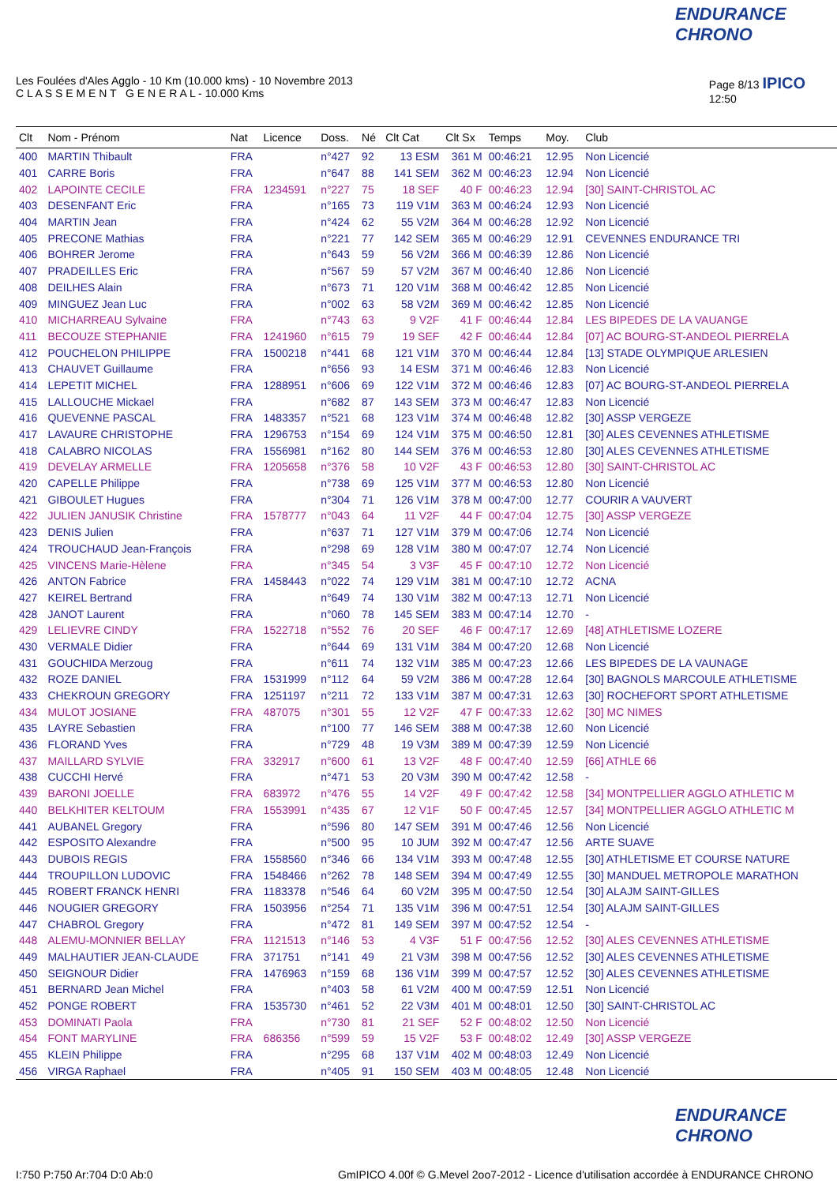ENDURANCE CHRONO
Les Foulées d'Ales Agglo - 10 Km (10.000 kms) - 10 Novembre 2013
C L A S S E M E N T G E N E R A L - 10.000 Kms
Page 8/13 IPICO
12:50
| Clt | Nom - Prénom | Nat | Licence | Doss. | Né | Clt Cat | Clt Sx | Temps | Moy. | Club |
| --- | --- | --- | --- | --- | --- | --- | --- | --- | --- | --- |
| 400 | MARTIN Thibault | FRA | | n°427 | 92 | 13 ESM | 361 M | 00:46:21 | 12.95 | Non Licencié |
| 401 | CARRE Boris | FRA | | n°647 | 88 | 141 SEM | 362 M | 00:46:23 | 12.94 | Non Licencié |
| 402 | LAPOINTE CECILE | FRA | 1234591 | n°227 | 75 | 18 SEF | 40 F | 00:46:23 | 12.94 | [30] SAINT-CHRISTOL AC |
| 403 | DESENFANT Eric | FRA | | n°165 | 73 | 119 V1M | 363 M | 00:46:24 | 12.93 | Non Licencié |
| 404 | MARTIN Jean | FRA | | n°424 | 62 | 55 V2M | 364 M | 00:46:28 | 12.92 | Non Licencié |
| 405 | PRECONE Mathias | FRA | | n°221 | 77 | 142 SEM | 365 M | 00:46:29 | 12.91 | CEVENNES ENDURANCE TRI |
| 406 | BOHRER Jerome | FRA | | n°643 | 59 | 56 V2M | 366 M | 00:46:39 | 12.86 | Non Licencié |
| 407 | PRADEILLES Eric | FRA | | n°567 | 59 | 57 V2M | 367 M | 00:46:40 | 12.86 | Non Licencié |
| 408 | DEILHES Alain | FRA | | n°673 | 71 | 120 V1M | 368 M | 00:46:42 | 12.85 | Non Licencié |
| 409 | MINGUEZ Jean Luc | FRA | | n°002 | 63 | 58 V2M | 369 M | 00:46:42 | 12.85 | Non Licencié |
| 410 | MICHARREAU Sylvaine | FRA | | n°743 | 63 | 9 V2F | 41 F | 00:46:44 | 12.84 | LES BIPEDES DE LA VAUANGE |
| 411 | BECOUZE STEPHANIE | FRA | 1241960 | n°615 | 79 | 19 SEF | 42 F | 00:46:44 | 12.84 | [07] AC BOURG-ST-ANDEOL PIERRELA |
| 412 | POUCHELON PHILIPPE | FRA | 1500218 | n°441 | 68 | 121 V1M | 370 M | 00:46:44 | 12.84 | [13] STADE OLYMPIQUE ARLESIEN |
| 413 | CHAUVET Guillaume | FRA | | n°656 | 93 | 14 ESM | 371 M | 00:46:46 | 12.83 | Non Licencié |
| 414 | LEPETIT MICHEL | FRA | 1288951 | n°606 | 69 | 122 V1M | 372 M | 00:46:46 | 12.83 | [07] AC BOURG-ST-ANDEOL PIERRELA |
| 415 | LALLOUCHE Mickael | FRA | | n°682 | 87 | 143 SEM | 373 M | 00:46:47 | 12.83 | Non Licencié |
| 416 | QUEVENNE PASCAL | FRA | 1483357 | n°521 | 68 | 123 V1M | 374 M | 00:46:48 | 12.82 | [30] ASSP VERGEZE |
| 417 | LAVAURE CHRISTOPHE | FRA | 1296753 | n°154 | 69 | 124 V1M | 375 M | 00:46:50 | 12.81 | [30] ALES CEVENNES ATHLETISME |
| 418 | CALABRO NICOLAS | FRA | 1556981 | n°162 | 80 | 144 SEM | 376 M | 00:46:53 | 12.80 | [30] ALES CEVENNES ATHLETISME |
| 419 | DEVELAY ARMELLE | FRA | 1205658 | n°376 | 58 | 10 V2F | 43 F | 00:46:53 | 12.80 | [30] SAINT-CHRISTOL AC |
| 420 | CAPELLE Philippe | FRA | | n°738 | 69 | 125 V1M | 377 M | 00:46:53 | 12.80 | Non Licencié |
| 421 | GIBOULET Hugues | FRA | | n°304 | 71 | 126 V1M | 378 M | 00:47:00 | 12.77 | COURIR A VAUVERT |
| 422 | JULIEN JANUSIK Christine | FRA | 1578777 | n°043 | 64 | 11 V2F | 44 F | 00:47:04 | 12.75 | [30] ASSP VERGEZE |
| 423 | DENIS Julien | FRA | | n°637 | 71 | 127 V1M | 379 M | 00:47:06 | 12.74 | Non Licencié |
| 424 | TROUCHAUD Jean-François | FRA | | n°298 | 69 | 128 V1M | 380 M | 00:47:07 | 12.74 | Non Licencié |
| 425 | VINCENS Marie-Hèlene | FRA | | n°345 | 54 | 3 V3F | 45 F | 00:47:10 | 12.72 | Non Licencié |
| 426 | ANTON Fabrice | FRA | 1458443 | n°022 | 74 | 129 V1M | 381 M | 00:47:10 | 12.72 | ACNA |
| 427 | KEIREL Bertrand | FRA | | n°649 | 74 | 130 V1M | 382 M | 00:47:13 | 12.71 | Non Licencié |
| 428 | JANOT Laurent | FRA | | n°060 | 78 | 145 SEM | 383 M | 00:47:14 | 12.70 | - |
| 429 | LELIEVRE CINDY | FRA | 1522718 | n°552 | 76 | 20 SEF | 46 F | 00:47:17 | 12.69 | [48] ATHLETISME LOZERE |
| 430 | VERMALE Didier | FRA | | n°644 | 69 | 131 V1M | 384 M | 00:47:20 | 12.68 | Non Licencié |
| 431 | GOUCHIDA Merzoug | FRA | | n°611 | 74 | 132 V1M | 385 M | 00:47:23 | 12.66 | LES BIPEDES DE LA VAUNAGE |
| 432 | ROZE DANIEL | FRA | 1531999 | n°112 | 64 | 59 V2M | 386 M | 00:47:28 | 12.64 | [30] BAGNOLS MARCOULE ATHLETISME |
| 433 | CHEKROUN GREGORY | FRA | 1251197 | n°211 | 72 | 133 V1M | 387 M | 00:47:31 | 12.63 | [30] ROCHEFORT SPORT ATHLETISME |
| 434 | MULOT JOSIANE | FRA | 487075 | n°301 | 55 | 12 V2F | 47 F | 00:47:33 | 12.62 | [30] MC NIMES |
| 435 | LAYRE Sebastien | FRA | | n°100 | 77 | 146 SEM | 388 M | 00:47:38 | 12.60 | Non Licencié |
| 436 | FLORAND Yves | FRA | | n°729 | 48 | 19 V3M | 389 M | 00:47:39 | 12.59 | Non Licencié |
| 437 | MAILLARD SYLVIE | FRA | 332917 | n°600 | 61 | 13 V2F | 48 F | 00:47:40 | 12.59 | [66] ATHLE 66 |
| 438 | CUCCHI Hervé | FRA | | n°471 | 53 | 20 V3M | 390 M | 00:47:42 | 12.58 | - |
| 439 | BARONI JOELLE | FRA | 683972 | n°476 | 55 | 14 V2F | 49 F | 00:47:42 | 12.58 | [34] MONTPELLIER AGGLO ATHLETIC M |
| 440 | BELKHITER KELTOUM | FRA | 1553991 | n°435 | 67 | 12 V1F | 50 F | 00:47:45 | 12.57 | [34] MONTPELLIER AGGLO ATHLETIC M |
| 441 | AUBANEL Gregory | FRA | | n°596 | 80 | 147 SEM | 391 M | 00:47:46 | 12.56 | Non Licencié |
| 442 | ESPOSITO Alexandre | FRA | | n°500 | 95 | 10 JUM | 392 M | 00:47:47 | 12.56 | ARTE SUAVE |
| 443 | DUBOIS REGIS | FRA | 1558560 | n°346 | 66 | 134 V1M | 393 M | 00:47:48 | 12.55 | [30] ATHLETISME ET COURSE NATURE |
| 444 | TROUPILLON LUDOVIC | FRA | 1548466 | n°262 | 78 | 148 SEM | 394 M | 00:47:49 | 12.55 | [30] MANDUEL METROPOLE MARATHON |
| 445 | ROBERT FRANCK HENRI | FRA | 1183378 | n°546 | 64 | 60 V2M | 395 M | 00:47:50 | 12.54 | [30] ALAJM SAINT-GILLES |
| 446 | NOUGIER GREGORY | FRA | 1503956 | n°254 | 71 | 135 V1M | 396 M | 00:47:51 | 12.54 | [30] ALAJM SAINT-GILLES |
| 447 | CHABROL Gregory | FRA | | n°472 | 81 | 149 SEM | 397 M | 00:47:52 | 12.54 | - |
| 448 | ALEMU-MONNIER BELLAY | FRA | 1121513 | n°146 | 53 | 4 V3F | 51 F | 00:47:56 | 12.52 | [30] ALES CEVENNES ATHLETISME |
| 449 | MALHAUTIER JEAN-CLAUDE | FRA | 371751 | n°141 | 49 | 21 V3M | 398 M | 00:47:56 | 12.52 | [30] ALES CEVENNES ATHLETISME |
| 450 | SEIGNOUR Didier | FRA | 1476963 | n°159 | 68 | 136 V1M | 399 M | 00:47:57 | 12.52 | [30] ALES CEVENNES ATHLETISME |
| 451 | BERNARD Jean Michel | FRA | | n°403 | 58 | 61 V2M | 400 M | 00:47:59 | 12.51 | Non Licencié |
| 452 | PONGE ROBERT | FRA | 1535730 | n°461 | 52 | 22 V3M | 401 M | 00:48:01 | 12.50 | [30] SAINT-CHRISTOL AC |
| 453 | DOMINATI Paola | FRA | | n°730 | 81 | 21 SEF | 52 F | 00:48:02 | 12.50 | Non Licencié |
| 454 | FONT MARYLINE | FRA | 686356 | n°599 | 59 | 15 V2F | 53 F | 00:48:02 | 12.49 | [30] ASSP VERGEZE |
| 455 | KLEIN Philippe | FRA | | n°295 | 68 | 137 V1M | 402 M | 00:48:03 | 12.49 | Non Licencié |
| 456 | VIRGA Raphael | FRA | | n°405 | 91 | 150 SEM | 403 M | 00:48:05 | 12.48 | Non Licencié |
ENDURANCE CHRONO
I:750 P:750 Ar:704 D:0 Ab:0 GmIPICO 4.00f © G.Mevel 2oo7-2012 - Licence d'utilisation accordée à ENDURANCE CHRONO